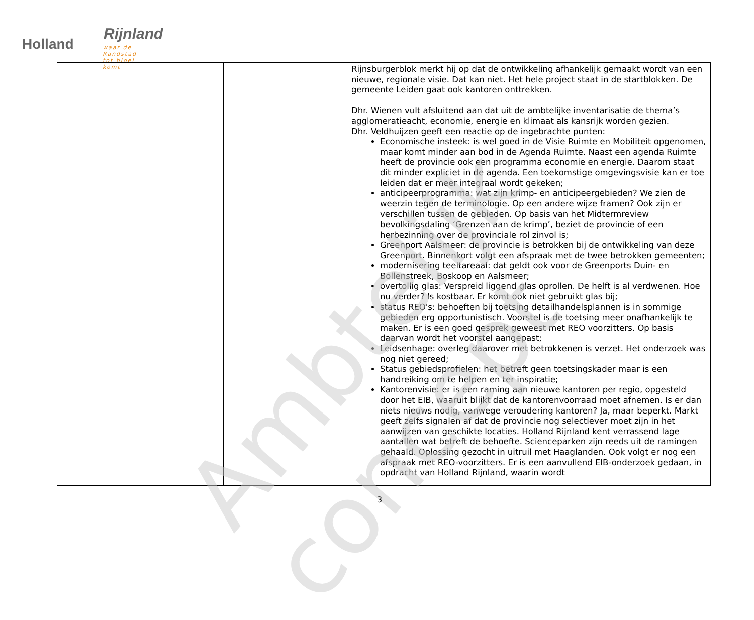Holland
Rijnland
waar de Randstad tot bloei komt
| | | Rijnsburgerblok merkt hij op dat de ontwikkeling afhankelijk gemaakt wordt van een nieuwe, regionale visie. Dat kan niet. Het hele project staat in de startblokken. De gemeente Leiden gaat ook kantoren onttrekken. Dhr. Wienen vult afsluitend aan dat uit de ambtelijke inventarisatie de thema’s agglomeratieacht, economie, energie en klimaat als kansrijk worden gezien. Dhr. Veldhuijzen geeft een reactie op de ingebrachte punten: Economische insteek: is wel goed in de Visie Ruimte en Mobiliteit opgenomen, maar komt minder aan bod in de Agenda Ruimte. Naast een agenda Ruimte heeft de provincie ook een programma economie en energie. Daarom staat dit minder expliciet in de agenda. Een toekomstige omgevingsvisie kan er toe leiden dat er meer integraal wordt gekeken; anticipeerprogramma: wat zijn krimp- en anticipeergebieden? We zien de weerzin tegen de terminologie. Op een andere wijze framen? Ook zijn er verschillen tussen de gebieden. Op basis van het Midtermreview bevolkingsdaling ‘Grenzen aan de krimp’, beziet de provincie of een herbezinning over de provinciale rol zinvol is; Greenport Aalsmeer: de provincie is betrokken bij de ontwikkeling van deze Greenport. Binnenkort volgt een afspraak met de twee betrokken gemeenten; modernisering teeltareaal: dat geldt ook voor de Greenports Duin- en Bollenstreek, Boskoop en Aalsmeer; overtollig glas: Verspreid liggend glas oprollen. De helft is al verdwenen. Hoe nu verder? Is kostbaar. Er komt ook niet gebruikt glas bij; status REO's: behoeften bij toetsing detailhandelsplannen is in sommige gebieden erg opportunistisch. Voorstel is de toetsing meer onafhankelijk te maken. Er is een goed gesprek geweest met REO voorzitters. Op basis daarvan wordt het voorstel aangepast; Leidsenhage: overleg daarover met betrokkenen is verzet. Het onderzoek was nog niet gereed; Status gebiedsprofielen: het betreft geen toetsingskader maar is een handreiking om te helpen en ter inspiratie; Kantorenvisie: er is een raming aan nieuwe kantoren per regio, opgesteld door het EIB, waaruit blijkt dat de kantorenvoorraad moet afnemen. Is er dan niets nieuws nodig, vanwege veroudering kantoren? Ja, maar beperkt. Markt geeft zelfs signalen af dat de provincie nog selectiever moet zijn in het aanwijzen van geschikte locaties. Holland Rijnland kent verrassend lage aantallen wat betreft de behoefte. Scienceparken zijn reeds uit de ramingen gehaald. Oplossing gezocht in uitruil met Haaglanden. Ook volgt er nog een afspraak met REO-voorzitters. Er is een aanvullend EIB-onderzoek gedaan, in opdracht van Holland Rijnland, waarin wordt |
Ambtelijk concept
3